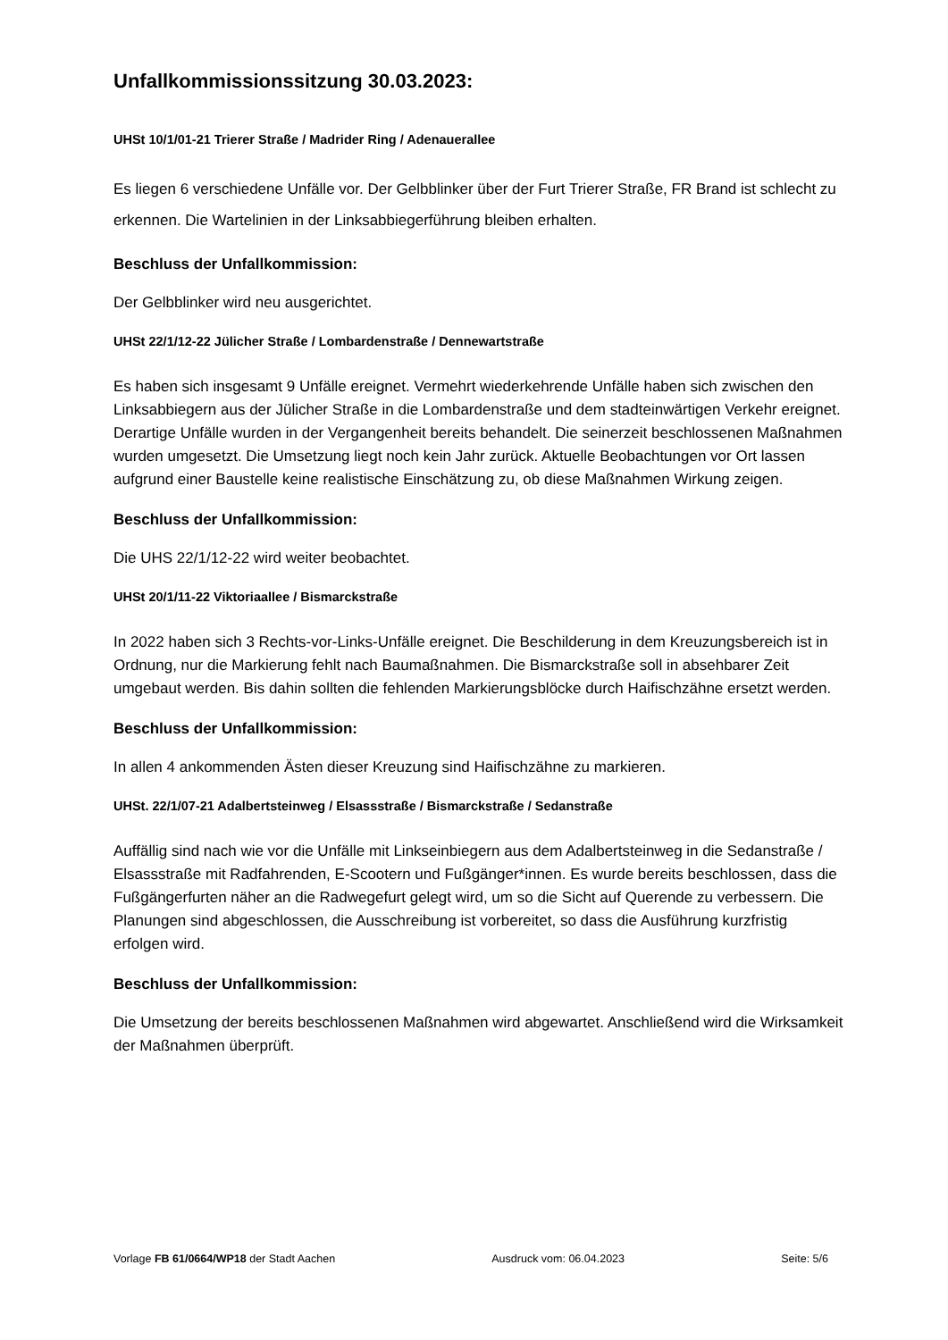Unfallkommissionssitzung 30.03.2023:
UHSt 10/1/01-21 Trierer Straße / Madrider Ring / Adenauerallee
Es liegen 6 verschiedene Unfälle vor. Der Gelbblinker über der Furt Trierer Straße, FR Brand ist schlecht zu erkennen. Die Wartelinien in der Linksabbiegerführung bleiben erhalten.
Beschluss der Unfallkommission:
Der Gelbblinker wird neu ausgerichtet.
UHSt 22/1/12-22 Jülicher Straße / Lombardenstraße / Dennewartstraße
Es haben sich insgesamt 9 Unfälle ereignet. Vermehrt wiederkehrende Unfälle haben sich zwischen den Linksabbiegern aus der Jülicher Straße in die Lombardenstraße und dem stadteinwärtigen Verkehr ereignet.
Derartige Unfälle wurden in der Vergangenheit bereits behandelt. Die seinerzeit beschlossenen Maßnahmen wurden umgesetzt. Die Umsetzung liegt noch kein Jahr zurück. Aktuelle Beobachtungen vor Ort lassen aufgrund einer Baustelle keine realistische Einschätzung zu, ob diese Maßnahmen Wirkung zeigen.
Beschluss der Unfallkommission:
Die UHS 22/1/12-22 wird weiter beobachtet.
UHSt 20/1/11-22 Viktoriaallee / Bismarckstraße
In 2022 haben sich 3 Rechts-vor-Links-Unfälle ereignet. Die Beschilderung in dem Kreuzungsbereich ist in Ordnung, nur die Markierung fehlt nach Baumaßnahmen. Die Bismarckstraße soll in absehbarer Zeit umgebaut werden. Bis dahin sollten die fehlenden Markierungsblöcke durch Haifischzähne ersetzt werden.
Beschluss der Unfallkommission:
In allen 4 ankommenden Ästen dieser Kreuzung sind Haifischzähne zu markieren.
UHSt. 22/1/07-21 Adalbertsteinweg / Elsassstraße / Bismarckstraße / Sedanstraße
Auffällig sind nach wie vor die Unfälle mit Linkseinbiegern aus dem Adalbertsteinweg in die Sedanstraße / Elsassstraße mit Radfahrenden, E-Scootern und Fußgänger*innen. Es wurde bereits beschlossen, dass die Fußgängerfurten näher an die Radwegefurt gelegt wird, um so die Sicht auf Querende zu verbessern. Die Planungen sind abgeschlossen, die Ausschreibung ist vorbereitet, so dass die Ausführung kurzfristig erfolgen wird.
Beschluss der Unfallkommission:
Die Umsetzung der bereits beschlossenen Maßnahmen wird abgewartet. Anschließend wird die Wirksamkeit der Maßnahmen überprüft.
Vorlage FB 61/0664/WP18 der Stadt Aachen Ausdruck vom: 06.04.2023 Seite: 5/6